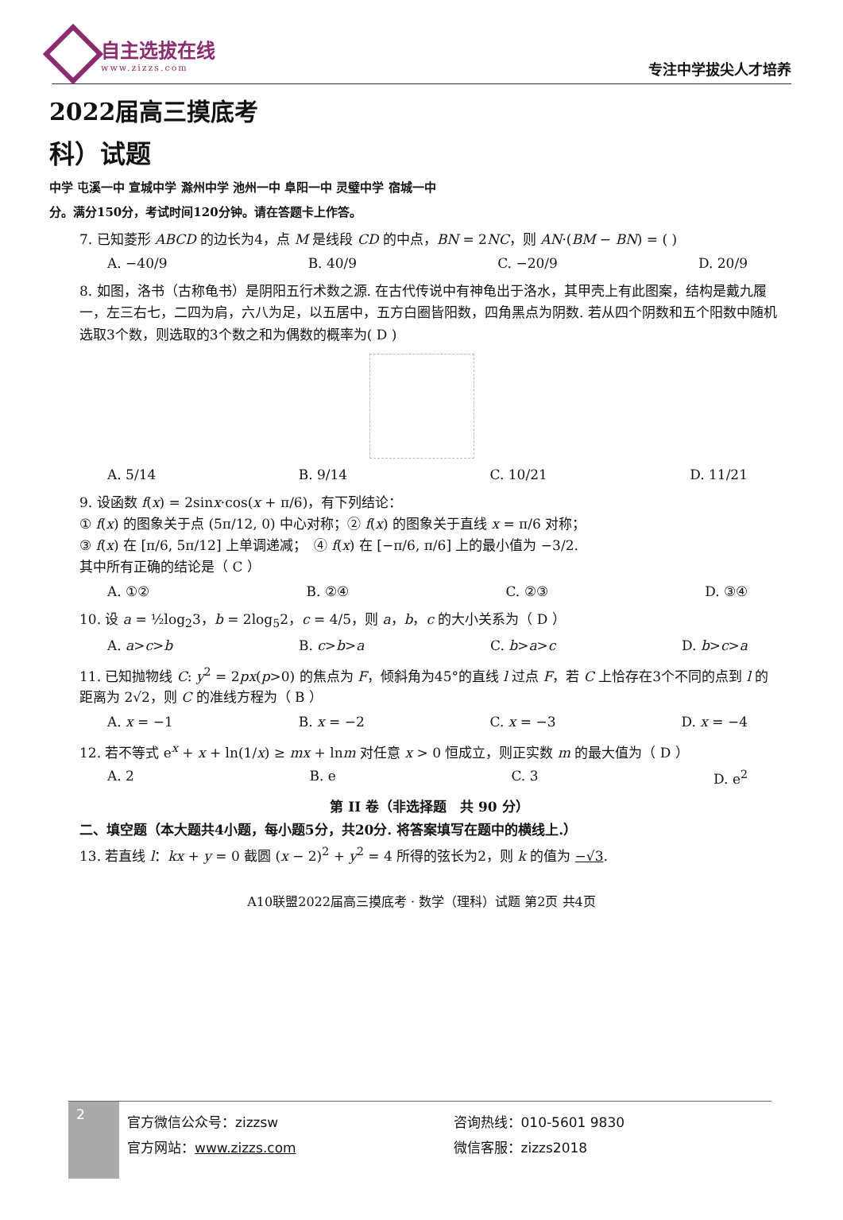自主选拔在线
www.zizzs.com
专注中学拔尖人才培养
2022届高三摸底考
科）试题
中学 屯溪一中 宣城中学 滁州中学 池州一中 阜阳一中 灵璧中学 宿城一中
分。满分150分，考试时间120分钟。请在答题卡上作答。
7. 已知菱形 ABCD 的边长为4，点 M 是线段 CD 的中点，BN = 2NC，则 AN·(BM − BN) = ( )
A. −40/9 B. 40/9 C. −20/9 D. 20/9
8. 如图，洛书（古称龟书）是阴阳五行术数之源. 在古代传说中有神龟出于洛水，其甲壳上有此图案，结构是戴九履一，左三右七，二四为肩，六八为足，以五居中，五方白圈皆阳数，四角黑点为阴数. 若从四个阴数和五个阳数中随机选取3个数，则选取的3个数之和为偶数的概率为( D )
A. 5/14 B. 9/14 C. 10/21 D. 11/21
9. 设函数 f(x) = 2sinx·cos(x + π/6)，有下列结论：
① f(x) 的图象关于点 (5π/12, 0) 中心对称；② f(x) 的图象关于直线 x = π/6 对称；
③ f(x) 在 [π/6, 5π/12] 上单调递减；　④ f(x) 在 [−π/6, π/6] 上的最小值为 −3/2.
其中所有正确的结论是（ C ）
A. ①② B. ②④ C. ②③ D. ③④
10. 设 a = ½log<sub>2</sub>3，b = 2log<sub>5</sub>2，c = 4/5，则 a，b，c 的大小关系为（ D ）
A. a>c>b B. c>b>a C. b>a>c D. b>c>a
11. 已知抛物线 C: y<sup>2</sup> = 2px(p>0) 的焦点为 F，倾斜角为45°的直线 l 过点 F，若 C 上恰存在3个不同的点到 l 的距离为 2√2，则 C 的准线方程为（ B ）
A. x = −1 B. x = −2 C. x = −3 D. x = −4
12. 若不等式 e<sup>x</sup> + x + ln(1/x) ≥ mx + lnm 对任意 x > 0 恒成立，则正实数 m 的最大值为（ D ）
A. 2 B. e C. 3 D. e<sup>2</sup>
第 II 卷（非选择题　共 90 分）
二、填空题（本大题共4小题，每小题5分，共20分. 将答案填写在题中的横线上.）
13. 若直线 l：kx + y = 0 截圆 (x − 2)<sup>2</sup> + y<sup>2</sup> = 4 所得的弦长为2，则 k 的值为 −√3.
A10联盟2022届高三摸底考 · 数学（理科）试题 第2页 共4页
2
官方微信公众号：zizzsw
官方网站：www.zizzs.com
咨询热线：010-5601 9830
微信客服：zizzs2018